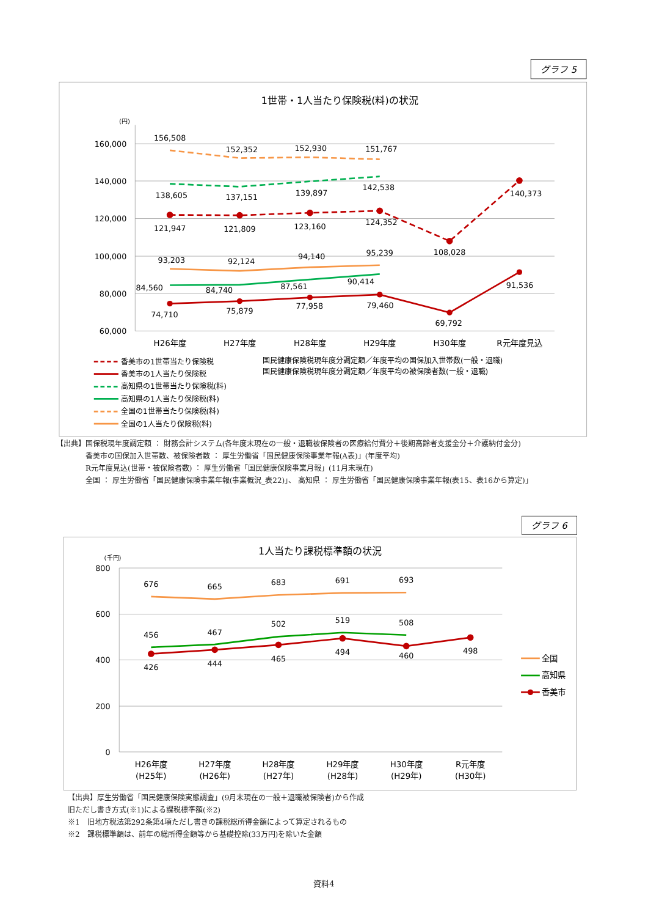グラフ 5
1世帯・1人当たり保険税(料)の状況
(円)
160,000
140,000
120,000
100,000
80,000
60,000
H26年度
H27年度
H28年度
H29年度
H30年度
R元年度見込
156,508
152,352
152,930
151,767
138,605
137,151
139,897
142,538
121,947
121,809
123,160
124,352
108,028
140,373
93,203
92,124
94,140
95,239
84,560
84,740
87,561
90,414
74,710
75,879
77,958
79,460
69,792
91,536
香美市の1世帯当たり保険税
香美市の1人当たり保険税
高知県の1世帯当たり保険税(料)
高知県の1人当たり保険税(料)
全国の1世帯当たり保険税(料)
全国の1人当たり保険税(料)
国民健康保険税現年度分調定額／年度平均の国保加入世帯数(一般・退職)
国民健康保険税現年度分調定額／年度平均の被保険者数(一般・退職)
【出典】国保税現年度調定額 ： 財務会計システム(各年度末現在の一般・退職被保険者の医療給付費分＋後期高齢者支援金分＋介護納付金分)
香美市の国保加入世帯数、被保険者数 ： 厚生労働省「国民健康保険事業年報(A表)」(年度平均)
R元年度見込(世帯・被保険者数) ： 厚生労働省「国民健康保険事業月報」(11月末現在)
全国 ： 厚生労働省「国民健康保険事業年報(事業概況_表22)」、 高知県 ： 厚生労働省「国民健康保険事業年報(表15、表16から算定)」
グラフ 6
1人当たり課税標準額の状況
(千円)
800
600
400
200
0
H26年度
(H25年)
H27年度
(H26年)
H28年度
(H27年)
H29年度
(H28年)
H30年度
(H29年)
R元年度
(H30年)
676
665
683
691
693
456
467
502
519
508
426
444
465
494
460
498
全国
高知県
香美市
【出典】厚生労働省「国民健康保険実態調査」(9月末現在の一般＋退職被保険者)から作成
旧ただし書き方式(※1)による課税標準額(※2)
※1　旧地方税法第292条第4項ただし書きの課税総所得金額によって算定されるもの
※2　課税標準額は、前年の総所得金額等から基礎控除(33万円)を除いた金額
資料4